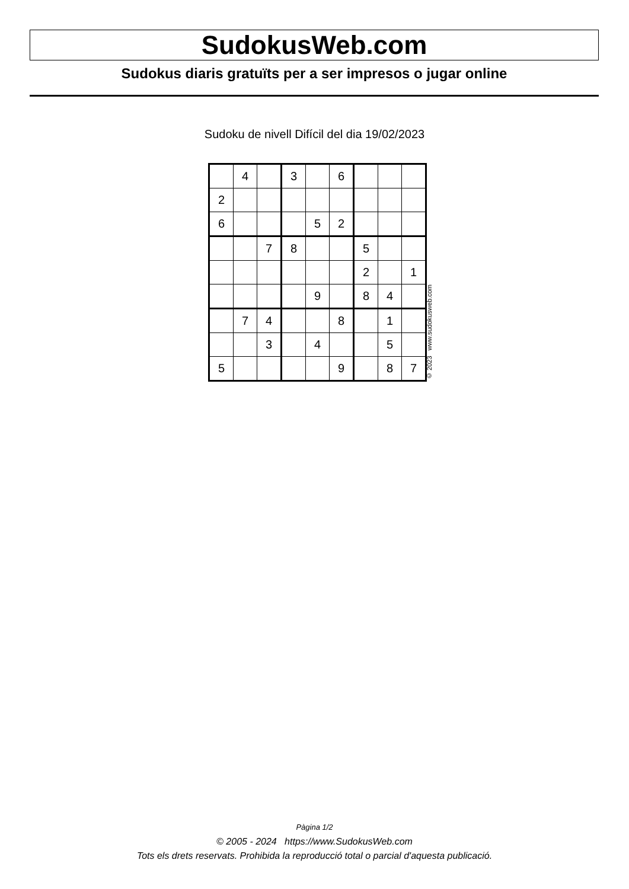SudokusWeb.com
Sudokus diaris gratuïts per a ser impresos o jugar online
Sudoku de nivell Difícil del dia 19/02/2023
| | 4 | | 3 | | 6 | | | |
| 2 | | | | | | | | |
| 6 | | | | 5 | 2 | | | |
| | | 7 | 8 | | | 5 | | |
| | | | | | | 2 | | 1 |
| | | | | 9 | | 8 | 4 | |
| | 7 | 4 | | | 8 | | 1 | |
| | | 3 | | 4 | | | 5 | |
| 5 | | | | | 9 | | 8 | 7 |
© 2023 www.sudokusweb.com
Pàgina 1/2
© 2005 - 2024 https://www.SudokusWeb.com
Tots els drets reservats. Prohibida la reproducció total o parcial d'aquesta publicació.